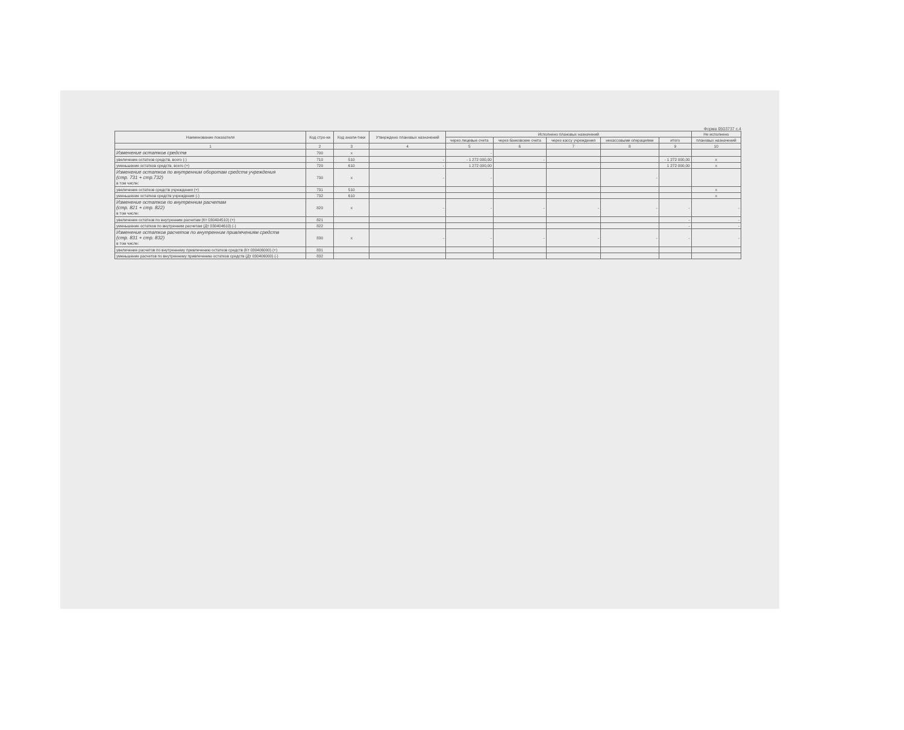Форма 0503737 с.4
| Наименование показателя | Код стро-ки | Код анали-тики | Утверждено плановых назначений | Исполнено плановых назначений | | | | | Не исполнено |
| --- | --- | --- | --- | --- | --- | --- | --- | --- | --- |
| | | | | через лицевые счета | через банковские счета | через кассу учреждения | некассовыми операциями | итого | плановых назначений |
| 1 | 2 | 3 | 4 | 5 | 6 | 7 | 8 | 9 | 10 |
| Изменение остатков средств | 700 | x | | - | | | | | |
| увеличение остатков средств, всего (-) | 710 | 510 | - | - 1 272 000,00 | - | | | - 1 272 000,00 | x |
| уменьшение остатков средств, всего (+) | 720 | 610 | - | 1 272 000,00 | | | | 1 272 000,00 | x |
| Изменение остатков по внутренним оборотам средств учреждения (стр. 731 + стр.732) в том числе: | 730 | x | - | - | | | - | | |
| увеличение остатков средств учреждения (+) | 731 | 510 | | | | | | | x |
| уменьшение остатков средств учреждения (-) | 732 | 610 | | | | | | | x |
| Изменение остатков по внутренним расчетам (стр. 821 + стр. 822) в том числе: | 820 | x | - | - | - | - | - | - | - |
| увеличение остатков по внутренним расчетам (Кт 030404510) (+) | 821 | | | | | | | - | - |
| уменьшение остатков по внутренним расчетам (Дт 030404610) (-) | 822 | | | | | | | - | - |
| Изменение остатков расчетов по внутренним привлечениям средств (стр. 831 + стр. 832) в том числе: | 830 | x | - | - | - | - | - | - | - |
| увеличение расчетов по внутреннему привлечению остатков средств (Кт 030406000) (+) | 831 | | | | | | | | |
| уменьшение расчетов по внутреннему привлечению остатков средств (Дт 030406000) (-) | 832 | | | | | | | | |